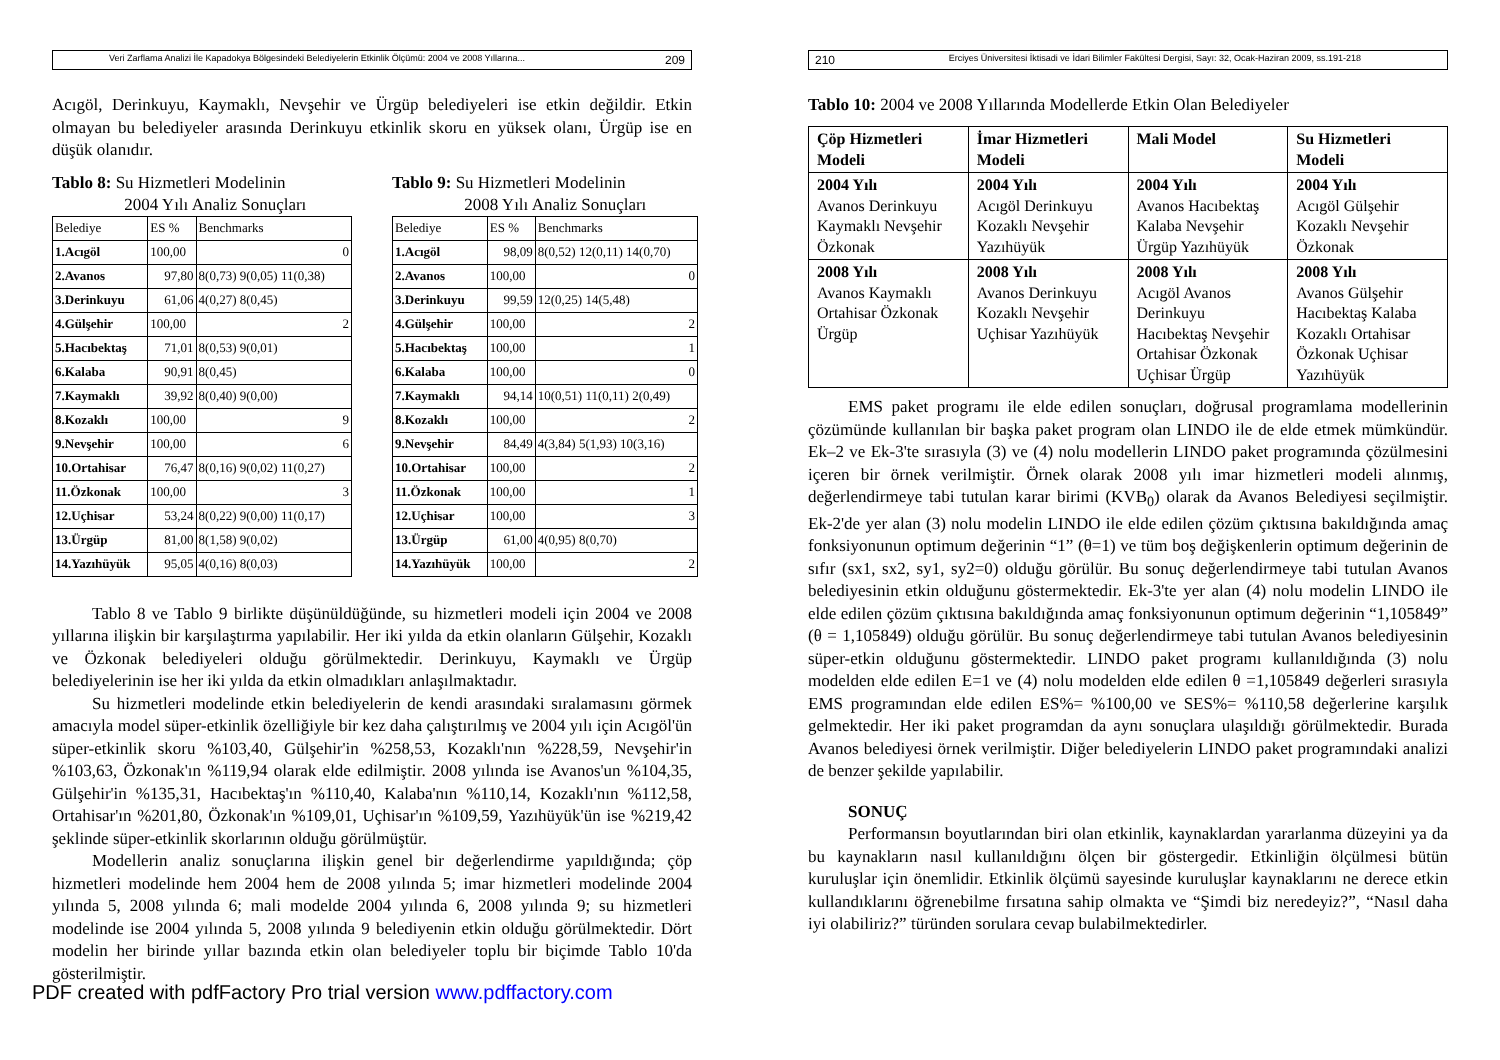Veri Zarflama Analizi İle Kapadokya Bölgesindeki Belediyelerin Etkinlik Ölçümü: 2004 ve 2008 Yıllarına... 209
Acıgöl, Derinkuyu, Kaymaklı, Nevşehir ve Ürgüp belediyeleri ise etkin değildir. Etkin olmayan bu belediyeler arasında Derinkuyu etkinlik skoru en yüksek olanı, Ürgüp ise en düşük olanıdır.
Tablo 8: Su Hizmetleri Modelinin
2004 Yılı Analiz Sonuçları
| Belediye | ES % | Benchmarks |
| 1.Acıgöl | 100,00 | 0 |
| 2.Avanos | 97,80 | 8(0,73) 9(0,05) 11(0,38) |
| 3.Derinkuyu | 61,06 | 4(0,27) 8(0,45) |
| 4.Gülşehir | 100,00 | 2 |
| 5.Hacıbektaş | 71,01 | 8(0,53) 9(0,01) |
| 6.Kalaba | 90,91 | 8(0,45) |
| 7.Kaymaklı | 39,92 | 8(0,40) 9(0,00) |
| 8.Kozaklı | 100,00 | 9 |
| 9.Nevşehir | 100,00 | 6 |
| 10.Ortahisar | 76,47 | 8(0,16) 9(0,02) 11(0,27) |
| 11.Özkonak | 100,00 | 3 |
| 12.Uçhisar | 53,24 | 8(0,22) 9(0,00) 11(0,17) |
| 13.Ürgüp | 81,00 | 8(1,58) 9(0,02) |
| 14.Yazıhüyük | 95,05 | 4(0,16) 8(0,03) |
Tablo 9: Su Hizmetleri Modelinin
2008 Yılı Analiz Sonuçları
| Belediye | ES % | Benchmarks |
| 1.Acıgöl | 98,09 | 8(0,52) 12(0,11) 14(0,70) |
| 2.Avanos | 100,00 | 0 |
| 3.Derinkuyu | 99,59 | 12(0,25) 14(5,48) |
| 4.Gülşehir | 100,00 | 2 |
| 5.Hacıbektaş | 100,00 | 1 |
| 6.Kalaba | 100,00 | 0 |
| 7.Kaymaklı | 94,14 | 10(0,51) 11(0,11) 2(0,49) |
| 8.Kozaklı | 100,00 | 2 |
| 9.Nevşehir | 84,49 | 4(3,84) 5(1,93) 10(3,16) |
| 10.Ortahisar | 100,00 | 2 |
| 11.Özkonak | 100,00 | 1 |
| 12.Uçhisar | 100,00 | 3 |
| 13.Ürgüp | 61,00 | 4(0,95) 8(0,70) |
| 14.Yazıhüyük | 100,00 | 2 |
Tablo 8 ve Tablo 9 birlikte düşünüldüğünde, su hizmetleri modeli için 2004 ve 2008 yıllarına ilişkin bir karşılaştırma yapılabilir. Her iki yılda da etkin olanların Gülşehir, Kozaklı ve Özkonak belediyeleri olduğu görülmektedir. Derinkuyu, Kaymaklı ve Ürgüp belediyelerinin ise her iki yılda da etkin olmadıkları anlaşılmaktadır.
Su hizmetleri modelinde etkin belediyelerin de kendi arasındaki sıralamasını görmek amacıyla model süper-etkinlik özelliğiyle bir kez daha çalıştırılmış ve 2004 yılı için Acıgöl'ün süper-etkinlik skoru %103,40, Gülşehir'in %258,53, Kozaklı'nın %228,59, Nevşehir'in %103,63, Özkonak'ın %119,94 olarak elde edilmiştir. 2008 yılında ise Avanos'un %104,35, Gülşehir'in %135,31, Hacıbektaş'ın %110,40, Kalaba'nın %110,14, Kozaklı'nın %112,58, Ortahisar'ın %201,80, Özkonak'ın %109,01, Uçhisar'ın %109,59, Yazıhüyük'ün ise %219,42 şeklinde süper-etkinlik skorlarının olduğu görülmüştür.
Modellerin analiz sonuçlarına ilişkin genel bir değerlendirme yapıldığında; çöp hizmetleri modelinde hem 2004 hem de 2008 yılında 5; imar hizmetleri modelinde 2004 yılında 5, 2008 yılında 6; mali modelde 2004 yılında 6, 2008 yılında 9; su hizmetleri modelinde ise 2004 yılında 5, 2008 yılında 9 belediyenin etkin olduğu görülmektedir. Dört modelin her birinde yıllar bazında etkin olan belediyeler toplu bir biçimde Tablo 10'da gösterilmiştir.
PDF created with pdfFactory Pro trial version www.pdffactory.com
210 Erciyes Üniversitesi İktisadi ve İdari Bilimler Fakültesi Dergisi, Sayı: 32, Ocak-Haziran 2009, ss.191-218
Tablo 10: 2004 ve 2008 Yıllarında Modellerde Etkin Olan Belediyeler
| Çöp Hizmetleri Modeli | İmar Hizmetleri Modeli | Mali Model | Su Hizmetleri Modeli |
| 2004 Yılı Avanos Derinkuyu Kaymaklı Nevşehir Özkonak | 2004 Yılı Acıgöl Derinkuyu Kozaklı Nevşehir Yazıhüyük | 2004 Yılı Avanos Hacıbektaş Kalaba Nevşehir Ürgüp Yazıhüyük | 2004 Yılı Acıgöl Gülşehir Kozaklı Nevşehir Özkonak |
| 2008 Yılı Avanos Kaymaklı Ortahisar Özkonak Ürgüp | 2008 Yılı Avanos Derinkuyu Kozaklı Nevşehir Uçhisar Yazıhüyük | 2008 Yılı Acıgöl Avanos Derinkuyu Hacıbektaş Nevşehir Ortahisar Özkonak Uçhisar Ürgüp | 2008 Yılı Avanos Gülşehir Hacıbektaş Kalaba Kozaklı Ortahisar Özkonak Uçhisar Yazıhüyük |
EMS paket programı ile elde edilen sonuçları, doğrusal programlama modellerinin çözümünde kullanılan bir başka paket program olan LINDO ile de elde etmek mümkündür. Ek–2 ve Ek-3'te sırasıyla (3) ve (4) nolu modellerin LINDO paket programında çözülmesini içeren bir örnek verilmiştir. Örnek olarak 2008 yılı imar hizmetleri modeli alınmış, değerlendirmeye tabi tutulan karar birimi (KVB<sub>0</sub>) olarak da Avanos Belediyesi seçilmiştir. Ek-2'de yer alan (3) nolu modelin LINDO ile elde edilen çözüm çıktısına bakıldığında amaç fonksiyonunun optimum değerinin “1” (θ=1) ve tüm boş değişkenlerin optimum değerinin de sıfır (sx1, sx2, sy1, sy2=0) olduğu görülür. Bu sonuç değerlendirmeye tabi tutulan Avanos belediyesinin etkin olduğunu göstermektedir. Ek-3'te yer alan (4) nolu modelin LINDO ile elde edilen çözüm çıktısına bakıldığında amaç fonksiyonunun optimum değerinin “1,105849” (θ = 1,105849) olduğu görülür. Bu sonuç değerlendirmeye tabi tutulan Avanos belediyesinin süper-etkin olduğunu göstermektedir. LINDO paket programı kullanıldığında (3) nolu modelden elde edilen E=1 ve (4) nolu modelden elde edilen θ =1,105849 değerleri sırasıyla EMS programından elde edilen ES%= %100,00 ve SES%= %110,58 değerlerine karşılık gelmektedir. Her iki paket programdan da aynı sonuçlara ulaşıldığı görülmektedir. Burada Avanos belediyesi örnek verilmiştir. Diğer belediyelerin LINDO paket programındaki analizi de benzer şekilde yapılabilir.
SONUÇ
Performansın boyutlarından biri olan etkinlik, kaynaklardan yararlanma düzeyini ya da bu kaynakların nasıl kullanıldığını ölçen bir göstergedir. Etkinliğin ölçülmesi bütün kuruluşlar için önemlidir. Etkinlik ölçümü sayesinde kuruluşlar kaynaklarını ne derece etkin kullandıklarını öğrenebilme fırsatına sahip olmakta ve “Şimdi biz neredeyiz?”, “Nasıl daha iyi olabiliriz?” türünden sorulara cevap bulabilmektedirler.